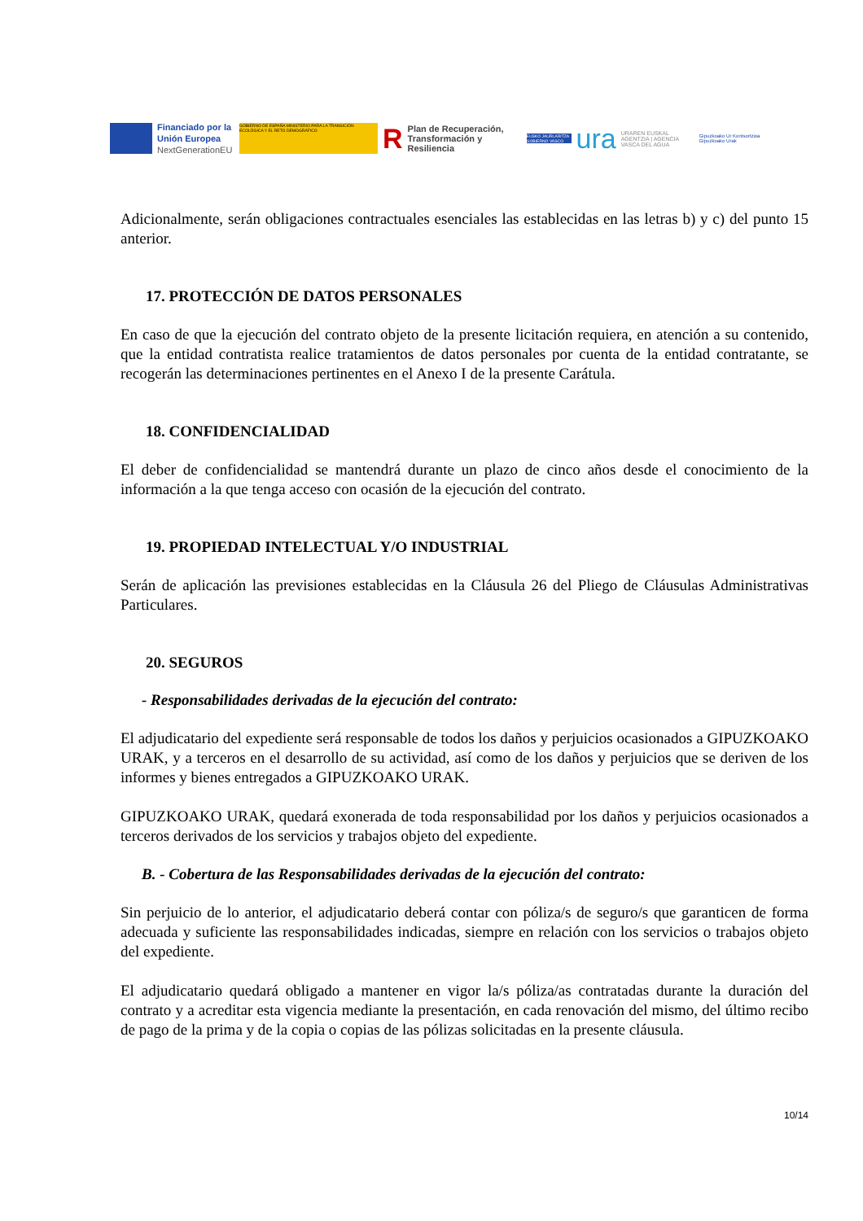Financiado por la Unión Europea
NextGenerationEU
GOBIERNO DE ESPAÑA MINISTERIO PARA LA TRANSICIÓN ECOLÓGICA Y EL RETO DEMOGRÁFICO
R
Plan de Recuperación, Transformación y Resiliencia
EUSKO JAURLARITZA GOBIERNO VASCO
ura
URAREN EUSKAL AGENTZIA | AGENCIA VASCA DEL AGUA
Gipuzkoako Ur Kontsortzioa
Gipuzkoako Urak
Adicionalmente, serán obligaciones contractuales esenciales las establecidas en las letras b) y c) del punto 15 anterior.
17. PROTECCIÓN DE DATOS PERSONALES
En caso de que la ejecución del contrato objeto de la presente licitación requiera, en atención a su contenido, que la entidad contratista realice tratamientos de datos personales por cuenta de la entidad contratante, se recogerán las determinaciones pertinentes en el Anexo I de la presente Carátula.
18. CONFIDENCIALIDAD
El deber de confidencialidad se mantendrá durante un plazo de cinco años desde el conocimiento de la información a la que tenga acceso con ocasión de la ejecución del contrato.
19. PROPIEDAD INTELECTUAL Y/O INDUSTRIAL
Serán de aplicación las previsiones establecidas en la Cláusula 26 del Pliego de Cláusulas Administrativas Particulares.
20. SEGUROS
- Responsabilidades derivadas de la ejecución del contrato:
El adjudicatario del expediente será responsable de todos los daños y perjuicios ocasionados a GIPUZKOAKO URAK, y a terceros en el desarrollo de su actividad, así como de los daños y perjuicios que se deriven de los informes y bienes entregados a GIPUZKOAKO URAK.
GIPUZKOAKO URAK, quedará exonerada de toda responsabilidad por los daños y perjuicios ocasionados a terceros derivados de los servicios y trabajos objeto del expediente.
B. - Cobertura de las Responsabilidades derivadas de la ejecución del contrato:
Sin perjuicio de lo anterior, el adjudicatario deberá contar con póliza/s de seguro/s que garanticen de forma adecuada y suficiente las responsabilidades indicadas, siempre en relación con los servicios o trabajos objeto del expediente.
El adjudicatario quedará obligado a mantener en vigor la/s póliza/as contratadas durante la duración del contrato y a acreditar esta vigencia mediante la presentación, en cada renovación del mismo, del último recibo de pago de la prima y de la copia o copias de las pólizas solicitadas en la presente cláusula.
10/14